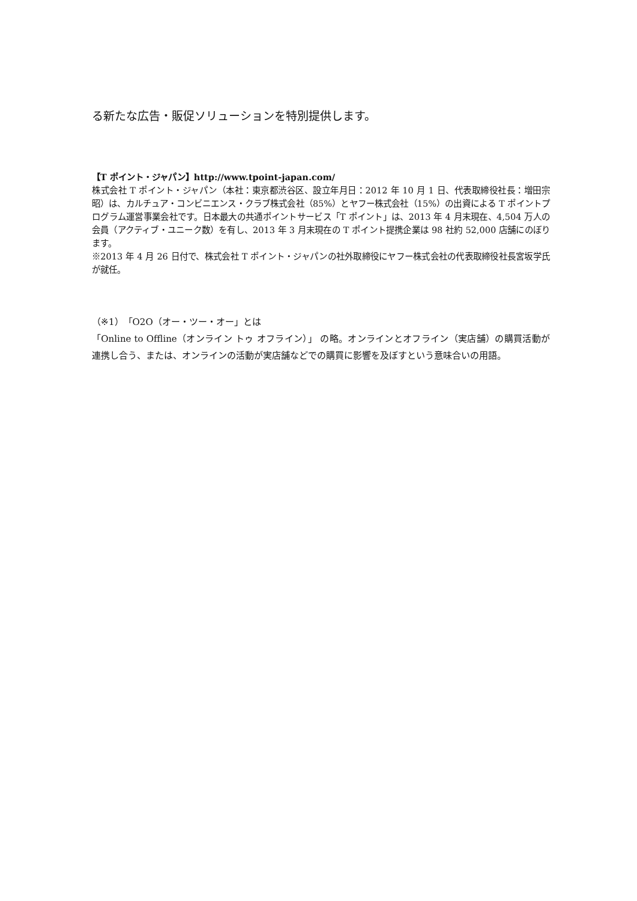る新たな広告・販促ソリューションを特別提供します。
【T ポイント・ジャパン】http://www.tpoint-japan.com/
株式会社 T ポイント・ジャパン（本社：東京都渋谷区、設立年月日：2012 年 10 月 1 日、代表取締役社長：増田宗昭）は、カルチュア・コンビニエンス・クラブ株式会社（85%）とヤフー株式会社（15%）の出資による T ポイントプログラム運営事業会社です。日本最大の共通ポイントサービス「T ポイント」は、2013 年 4 月末現在、4,504 万人の会員（アクティブ・ユニーク数）を有し、2013 年 3 月末現在の T ポイント提携企業は 98 社約 52,000 店舗にのぼります。
※2013 年 4 月 26 日付で、株式会社 T ポイント・ジャパンの社外取締役にヤフー株式会社の代表取締役社長宮坂学氏が就任。
（※1）「O2O（オー・ツー・オー」とは
「Online to Offline（オンライン トゥ オフライン）」 の略。オンラインとオフライン（実店舗）の購買活動が連携し合う、または、オンラインの活動が実店舗などでの購買に影響を及ぼすという意味合いの用語。